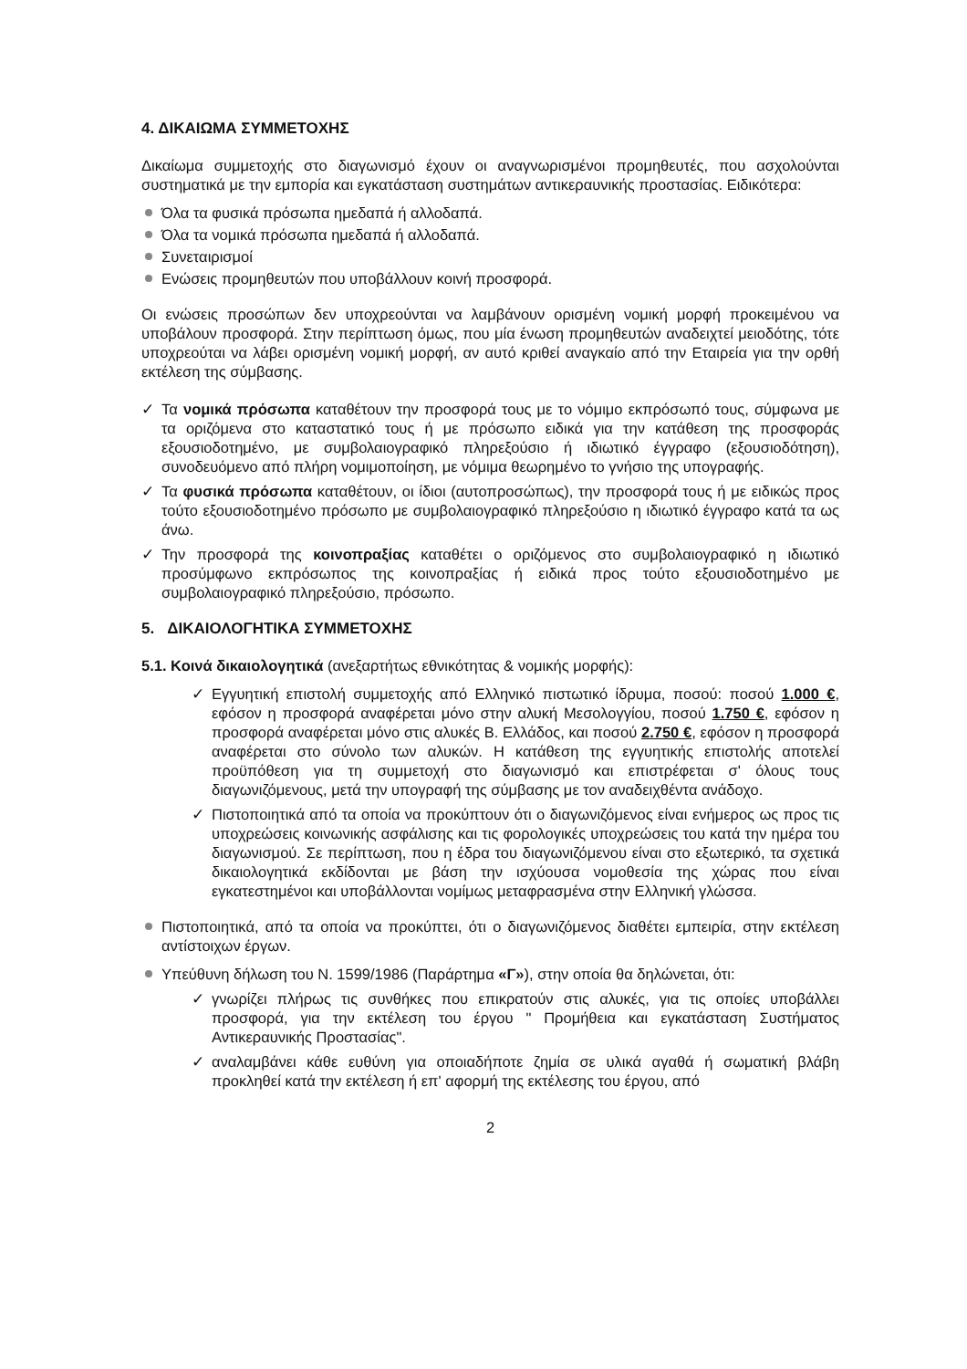4. ΔΙΚΑΙΩΜΑ ΣΥΜΜΕΤΟΧΗΣ
Δικαίωμα συμμετοχής στο διαγωνισμό έχουν οι αναγνωρισμένοι προμηθευτές, που ασχολούνται συστηματικά με την εμπορία και εγκατάσταση συστημάτων αντικεραυνικής προστασίας. Ειδικότερα:
Όλα τα φυσικά πρόσωπα ημεδαπά ή αλλοδαπά.
Όλα τα νομικά πρόσωπα ημεδαπά ή αλλοδαπά.
Συνεταιρισμοί
Ενώσεις προμηθευτών που υποβάλλουν κοινή προσφορά.
Οι ενώσεις προσώπων δεν υποχρεούνται να λαμβάνουν ορισμένη νομική μορφή προκειμένου να υποβάλουν προσφορά. Στην περίπτωση όμως, που μία ένωση προμηθευτών αναδειχτεί μειοδότης, τότε υποχρεούται να λάβει ορισμένη νομική μορφή, αν αυτό κριθεί αναγκαίο από την Εταιρεία για την ορθή εκτέλεση της σύμβασης.
✓ Τα νομικά πρόσωπα καταθέτουν την προσφορά τους με το νόμιμο εκπρόσωπό τους, σύμφωνα με τα οριζόμενα στο καταστατικό τους ή με πρόσωπο ειδικά για την κατάθεση της προσφοράς εξουσιοδοτημένο, με συμβολαιογραφικό πληρεξούσιο ή ιδιωτικό έγγραφο (εξουσιοδότηση), συνοδευόμενο από πλήρη νομιμοποίηση, με νόμιμα θεωρημένο το γνήσιο της υπογραφής.
✓ Τα φυσικά πρόσωπα καταθέτουν, οι ίδιοι (αυτοπροσώπως), την προσφορά τους ή με ειδικώς προς τούτο εξουσιοδοτημένο πρόσωπο με συμβολαιογραφικό πληρεξούσιο η ιδιωτικό έγγραφο κατά τα ως άνω.
✓ Την προσφορά της κοινοπραξίας καταθέτει ο οριζόμενος στο συμβολαιογραφικό η ιδιωτικό προσύμφωνο εκπρόσωπος της κοινοπραξίας ή ειδικά προς τούτο εξουσιοδοτημένο με συμβολαιογραφικό πληρεξούσιο, πρόσωπο.
5. ΔΙΚΑΙΟΛΟΓΗΤΙΚΑ ΣΥΜΜΕΤΟΧΗΣ
5.1. Κοινά δικαιολογητικά (ανεξαρτήτως εθνικότητας & νομικής μορφής):
✓ Εγγυητική επιστολή συμμετοχής από Ελληνικό πιστωτικό ίδρυμα, ποσού: ποσού 1.000 €, εφόσον η προσφορά αναφέρεται μόνο στην αλυκή Μεσολογγίου, ποσού 1.750 €, εφόσον η προσφορά αναφέρεται μόνο στις αλυκές Β. Ελλάδος, και ποσού 2.750 €, εφόσον η προσφορά αναφέρεται στο σύνολο των αλυκών. Η κατάθεση της εγγυητικής επιστολής αποτελεί προϋπόθεση για τη συμμετοχή στο διαγωνισμό και επιστρέφεται σ' όλους τους διαγωνιζόμενους, μετά την υπογραφή της σύμβασης με τον αναδειχθέντα ανάδοχο.
✓ Πιστοποιητικά από τα οποία να προκύπτουν ότι ο διαγωνιζόμενος είναι ενήμερος ως προς τις υποχρεώσεις κοινωνικής ασφάλισης και τις φορολογικές υποχρεώσεις του κατά την ημέρα του διαγωνισμού. Σε περίπτωση, που η έδρα του διαγωνιζόμενου είναι στο εξωτερικό, τα σχετικά δικαιολογητικά εκδίδονται με βάση την ισχύουσα νομοθεσία της χώρας που είναι εγκατεστημένοι και υποβάλλονται νομίμως μεταφρασμένα στην Ελληνική γλώσσα.
Πιστοποιητικά, από τα οποία να προκύπτει, ότι ο διαγωνιζόμενος διαθέτει εμπειρία, στην εκτέλεση αντίστοιχων έργων.
Υπεύθυνη δήλωση του Ν. 1599/1986 (Παράρτημα «Γ»), στην οποία θα δηλώνεται, ότι:
✓ γνωρίζει πλήρως τις συνθήκες που επικρατούν στις αλυκές, για τις οποίες υποβάλλει προσφορά, για την εκτέλεση του έργου " Προμήθεια και εγκατάσταση Συστήματος Αντικεραυνικής Προστασίας".
✓ αναλαμβάνει κάθε ευθύνη για οποιαδήποτε ζημία σε υλικά αγαθά ή σωματική βλάβη προκληθεί κατά την εκτέλεση ή επ' αφορμή της εκτέλεσης του έργου, από
2